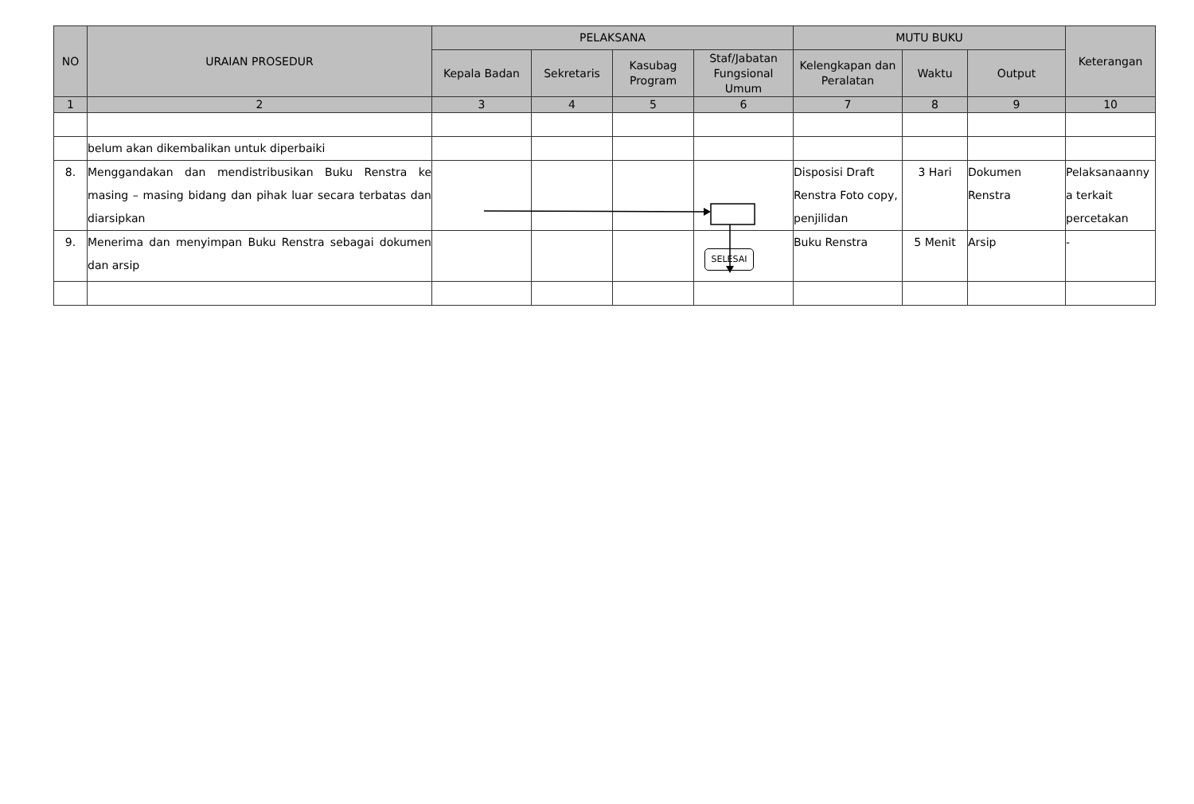| NO | URAIAN PROSEDUR | PELAKSANA | | | | MUTU BUKU | | | Keterangan |
| --- | --- | --- | --- | --- | --- | --- | --- | --- | --- |
| | | Kepala Badan | Sekretaris | Kasubag Program | Staf/Jabatan Fungsional Umum | Kelengkapan dan Peralatan | Waktu | Output | |
| 1 | 2 | 3 | 4 | 5 | 6 | 7 | 8 | 9 | 10 |
| | belum akan dikembalikan untuk diperbaiki | | | | | | | | |
| 8. | Menggandakan dan mendistribusikan Buku Renstra ke masing – masing bidang dan pihak luar secara terbatas dan diarsipkan | | | | | Disposisi Draft Renstra Foto copy, penjilidan | 3 Hari | Dokumen Renstra | Pelaksanaanny a terkait percetakan |
| 9. | Menerima dan menyimpan Buku Renstra sebagai dokumen dan arsip | | | | SELESAI | Buku Renstra | 5 Menit | Arsip | - |